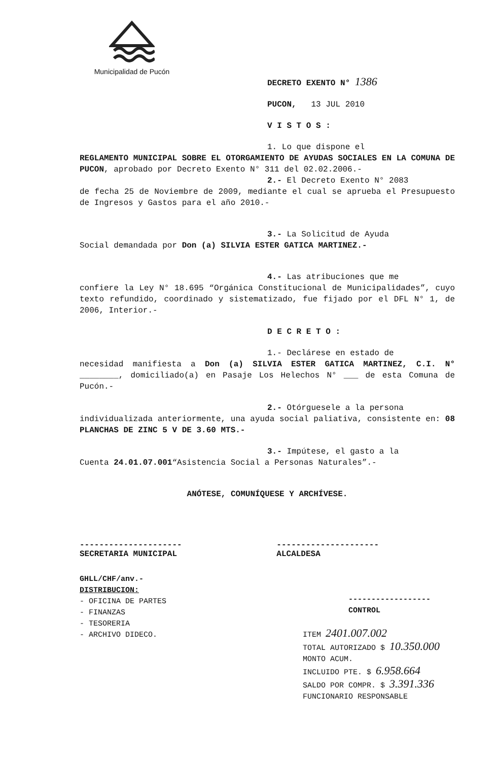Municipalidad de Pucón
DECRETO EXENTO N° 1386
PUCON, 13 JUL 2010
V I S T O S :
1. Lo que dispone el
REGLAMENTO MUNICIPAL SOBRE EL OTORGAMIENTO DE AYUDAS SOCIALES EN LA COMUNA DE PUCON, aprobado por Decreto Exento N° 311 del 02.02.2006.-
2.- El Decreto Exento N° 2083
de fecha 25 de Noviembre de 2009, mediante el cual se aprueba el Presupuesto de Ingresos y Gastos para el año 2010.-
3.- La Solicitud de Ayuda
Social demandada por Don (a) SILVIA ESTER GATICA MARTINEZ.-
4.- Las atribuciones que me
confiere la Ley N° 18.695 “Orgánica Constitucional de Municipalidades”, cuyo texto refundido, coordinado y sistematizado, fue fijado por el DFL N° 1, de 2006, Interior.-
D E C R E T O :
1.- Declárese en estado de
necesidad manifiesta a Don (a) SILVIA ESTER GATICA MARTINEZ, C.I. N° ________, domiciliado(a) en Pasaje Los Helechos N° ___ de esta Comuna de Pucón.-
2.- Otórguesele a la persona
individualizada anteriormente, una ayuda social paliativa, consistente en: 08 PLANCHAS DE ZINC 5 V DE 3.60 MTS.-
3.- Impútese, el gasto a la
Cuenta 24.01.07.001“Asistencia Social a Personas Naturales”.-
ANÓTESE, COMUNÍQUESE Y ARCHÍVESE.
---------------------
SECRETARIA MUNICIPAL
---------------------
ALCALDESA
GHLL/CHF/anv.-
DISTRIBUCION:
- OFICINA DE PARTES
- FINANZAS
- TESORERIA
- ARCHIVO DIDECO.
------------------
CONTROL
ITEM 2401.007.002
TOTAL AUTORIZADO $ 10.350.000
MONTO ACUM.
INCLUIDO PTE. $ 6.958.664
SALDO POR COMPR. $ 3.391.336
FUNCIONARIO RESPONSABLE